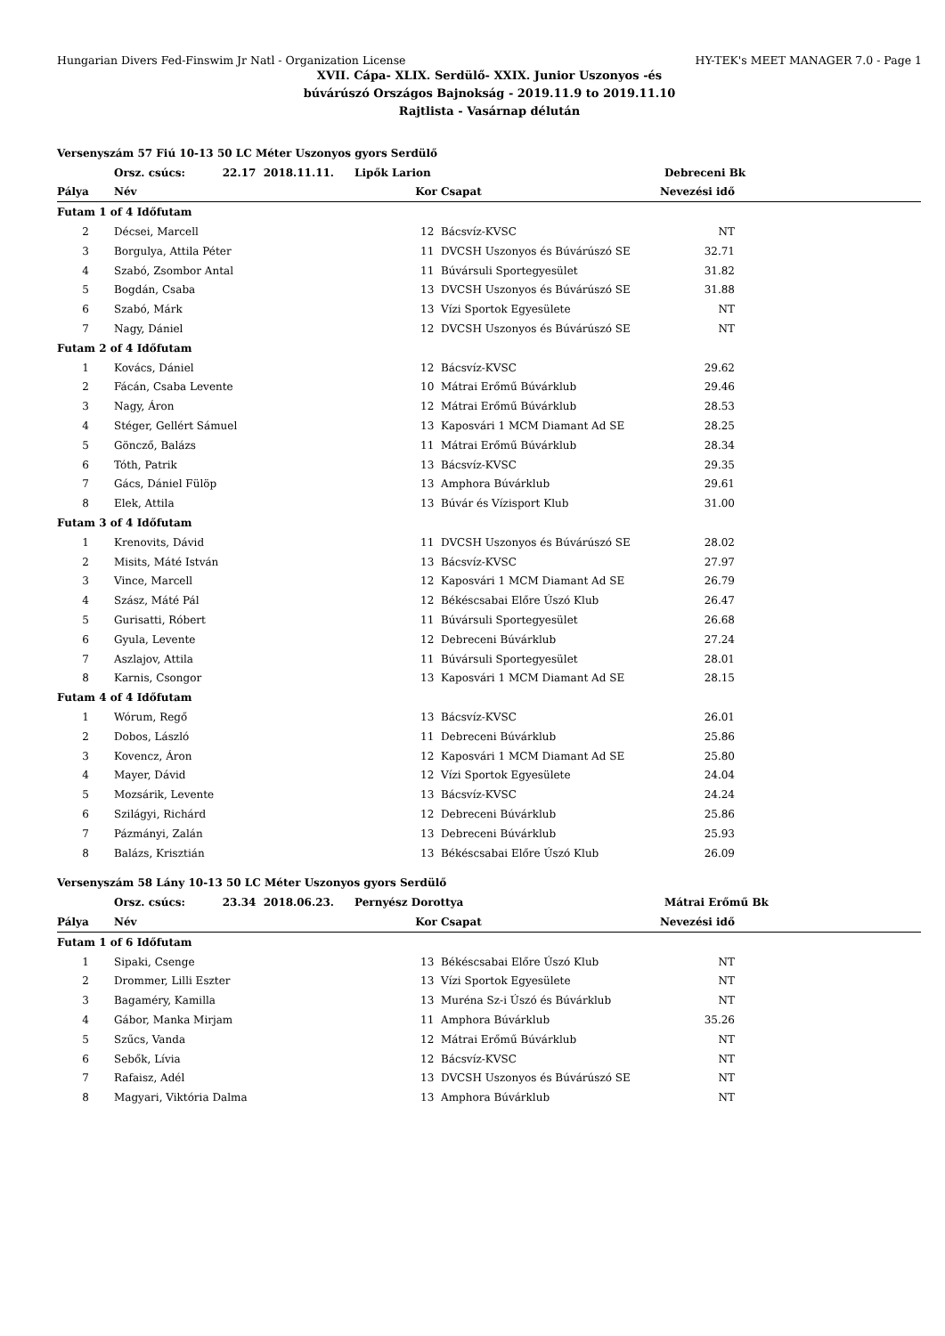Hungarian Divers Fed-Finswim Jr Natl - Organization License HY-TEK's MEET MANAGER 7.0 - Page 1
XVII. Cápa- XLIX. Serdülő- XXIX. Junior Uszonyos -és
búvárúszó Országos Bajnokság - 2019.11.9 to 2019.11.10
Rajtlista - Vasárnap délután
| Versenyszám 57 Fiú 10-13 50 LC Méter Uszonyos gyors Serdülő | | | | | |
| | Orsz. csúcs: 22.17 2018.11.11. | Lipők Larion | | Debreceni Bk | |
| Pálya | Név | Kor | Csapat | Nevezési idő | |
| Futam 1 of 4 Időfutam | | | | | |
| 2 | Décsei, Marcell | 12 | Bácsvíz-KVSC | NT | |
| 3 | Borgulya, Attila Péter | 11 | DVCSH Uszonyos és Búvárúszó SE | 32.71 | |
| 4 | Szabó, Zsombor Antal | 11 | Búvársuli Sportegyesület | 31.82 | |
| 5 | Bogdán, Csaba | 13 | DVCSH Uszonyos és Búvárúszó SE | 31.88 | |
| 6 | Szabó, Márk | 13 | Vízi Sportok Egyesülete | NT | |
| 7 | Nagy, Dániel | 12 | DVCSH Uszonyos és Búvárúszó SE | NT | |
| Futam 2 of 4 Időfutam | | | | | |
| 1 | Kovács, Dániel | 12 | Bácsvíz-KVSC | 29.62 | |
| 2 | Fácán, Csaba Levente | 10 | Mátrai Erőmű Búvárklub | 29.46 | |
| 3 | Nagy, Áron | 12 | Mátrai Erőmű Búvárklub | 28.53 | |
| 4 | Stéger, Gellért Sámuel | 13 | Kaposvári 1 MCM Diamant Ad SE | 28.25 | |
| 5 | Göncző, Balázs | 11 | Mátrai Erőmű Búvárklub | 28.34 | |
| 6 | Tóth, Patrik | 13 | Bácsvíz-KVSC | 29.35 | |
| 7 | Gács, Dániel Fülöp | 13 | Amphora Búvárklub | 29.61 | |
| 8 | Elek, Attila | 13 | Búvár és Vízisport Klub | 31.00 | |
| Futam 3 of 4 Időfutam | | | | | |
| 1 | Krenovits, Dávid | 11 | DVCSH Uszonyos és Búvárúszó SE | 28.02 | |
| 2 | Misits, Máté István | 13 | Bácsvíz-KVSC | 27.97 | |
| 3 | Vince, Marcell | 12 | Kaposvári 1 MCM Diamant Ad SE | 26.79 | |
| 4 | Szász, Máté Pál | 12 | Békéscsabai Előre Úszó Klub | 26.47 | |
| 5 | Gurisatti, Róbert | 11 | Búvársuli Sportegyesület | 26.68 | |
| 6 | Gyula, Levente | 12 | Debreceni Búvárklub | 27.24 | |
| 7 | Aszlajov, Attila | 11 | Búvársuli Sportegyesület | 28.01 | |
| 8 | Karnis, Csongor | 13 | Kaposvári 1 MCM Diamant Ad SE | 28.15 | |
| Futam 4 of 4 Időfutam | | | | | |
| 1 | Wórum, Regő | 13 | Bácsvíz-KVSC | 26.01 | |
| 2 | Dobos, László | 11 | Debreceni Búvárklub | 25.86 | |
| 3 | Kovencz, Áron | 12 | Kaposvári 1 MCM Diamant Ad SE | 25.80 | |
| 4 | Mayer, Dávid | 12 | Vízi Sportok Egyesülete | 24.04 | |
| 5 | Mozsárik, Levente | 13 | Bácsvíz-KVSC | 24.24 | |
| 6 | Szilágyi, Richárd | 12 | Debreceni Búvárklub | 25.86 | |
| 7 | Pázmányi, Zalán | 13 | Debreceni Búvárklub | 25.93 | |
| 8 | Balázs, Krisztián | 13 | Békéscsabai Előre Úszó Klub | 26.09 | |
| Versenyszám 58 Lány 10-13 50 LC Méter Uszonyos gyors Serdülő | | | | | |
| | Orsz. csúcs: 23.34 2018.06.23. | Pernyész Dorottya | | Mátrai Erőmű Bk | |
| Pálya | Név | Kor | Csapat | Nevezési idő | |
| Futam 1 of 6 Időfutam | | | | | |
| 1 | Sipaki, Csenge | 13 | Békéscsabai Előre Úszó Klub | NT | |
| 2 | Drommer, Lilli Eszter | 13 | Vízi Sportok Egyesülete | NT | |
| 3 | Bagaméry, Kamilla | 13 | Muréna Sz-i Úszó és Búvárklub | NT | |
| 4 | Gábor, Manka Mirjam | 11 | Amphora Búvárklub | 35.26 | |
| 5 | Szűcs, Vanda | 12 | Mátrai Erőmű Búvárklub | NT | |
| 6 | Sebők, Lívia | 12 | Bácsvíz-KVSC | NT | |
| 7 | Rafaisz, Adél | 13 | DVCSH Uszonyos és Búvárúszó SE | NT | |
| 8 | Magyari, Viktória Dalma | 13 | Amphora Búvárklub | NT | |